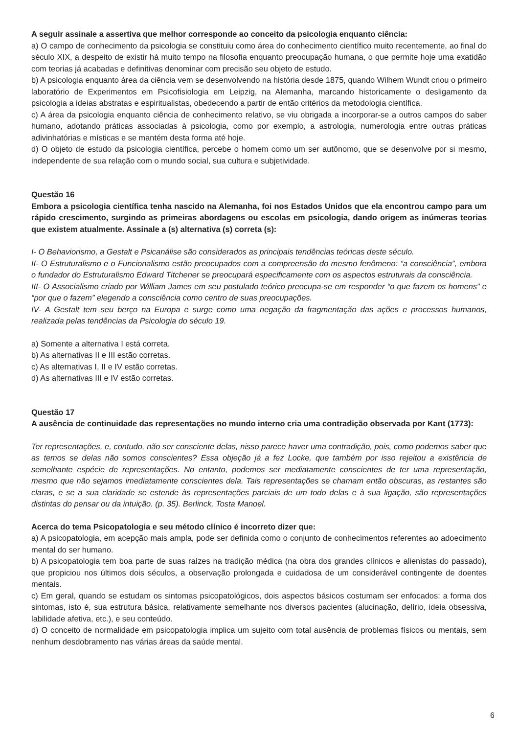A seguir assinale a assertiva que melhor corresponde ao conceito da psicologia enquanto ciência:
a) O campo de conhecimento da psicologia se constituiu como área do conhecimento científico muito recentemente, ao final do século XIX, a despeito de existir há muito tempo na filosofia enquanto preocupação humana, o que permite hoje uma exatidão com teorias já acabadas e definitivas denominar com precisão seu objeto de estudo.
b) A psicologia enquanto área da ciência vem se desenvolvendo na história desde 1875, quando Wilhem Wundt criou o primeiro laboratório de Experimentos em Psicofisiologia em Leipzig, na Alemanha, marcando historicamente o desligamento da psicologia a ideias abstratas e espiritualistas, obedecendo a partir de então critérios da metodologia científica.
c) A área da psicologia enquanto ciência de conhecimento relativo, se viu obrigada a incorporar-se a outros campos do saber humano, adotando práticas associadas à psicologia, como por exemplo, a astrologia, numerologia entre outras práticas adivinhatórias e místicas e se mantém desta forma até hoje.
d) O objeto de estudo da psicologia científica, percebe o homem como um ser autônomo, que se desenvolve por si mesmo, independente de sua relação com o mundo social, sua cultura e subjetividade.
Questão 16
Embora a psicologia científica tenha nascido na Alemanha, foi nos Estados Unidos que ela encontrou campo para um rápido crescimento, surgindo as primeiras abordagens ou escolas em psicologia, dando origem as inúmeras teorias que existem atualmente. Assinale a (s) alternativa (s) correta (s):
I- O Behaviorismo, a Gestalt e Psicanálise são considerados as principais tendências teóricas deste século.
II- O Estruturalismo e o Funcionalismo estão preocupados com a compreensão do mesmo fenômeno: “a consciência”, embora o fundador do Estruturalismo Edward Titchener se preocupará especificamente com os aspectos estruturais da consciência.
III- O Associalismo criado por William James em seu postulado teórico preocupa-se em responder “o que fazem os homens” e “por que o fazem” elegendo a consciência como centro de suas preocupações.
IV- A Gestalt tem seu berço na Europa e surge como uma negação da fragmentação das ações e processos humanos, realizada pelas tendências da Psicologia do século 19.
a) Somente a alternativa I está correta.
b) As alternativas II e III estão corretas.
c) As alternativas I, II e IV estão corretas.
d) As alternativas III e IV estão corretas.
Questão 17
A ausência de continuidade das representações no mundo interno cria uma contradição observada por Kant (1773):
Ter representações, e, contudo, não ser consciente delas, nisso parece haver uma contradição, pois, como podemos saber que as temos se delas não somos conscientes? Essa objeção já a fez Locke, que também por isso rejeitou a existência de semelhante espécie de representações. No entanto, podemos ser mediatamente conscientes de ter uma representação, mesmo que não sejamos imediatamente conscientes dela. Tais representações se chamam então obscuras, as restantes são claras, e se a sua claridade se estende às representações parciais de um todo delas e à sua ligação, são representações distintas do pensar ou da intuição. (p. 35). Berlinck, Tosta Manoel.
Acerca do tema Psicopatologia e seu método clínico é incorreto dizer que:
a) A psicopatologia, em acepção mais ampla, pode ser definida como o conjunto de conhecimentos referentes ao adoecimento mental do ser humano.
b) A psicopatologia tem boa parte de suas raízes na tradição médica (na obra dos grandes clínicos e alienistas do passado), que propiciou nos últimos dois séculos, a observação prolongada e cuidadosa de um considerável contingente de doentes mentais.
c) Em geral, quando se estudam os sintomas psicopatológicos, dois aspectos básicos costumam ser enfocados: a forma dos sintomas, isto é, sua estrutura básica, relativamente semelhante nos diversos pacientes (alucinação, delírio, ideia obsessiva, labilidade afetiva, etc.), e seu conteúdo.
d) O conceito de normalidade em psicopatologia implica um sujeito com total ausência de problemas físicos ou mentais, sem nenhum desdobramento nas várias áreas da saúde mental.
6